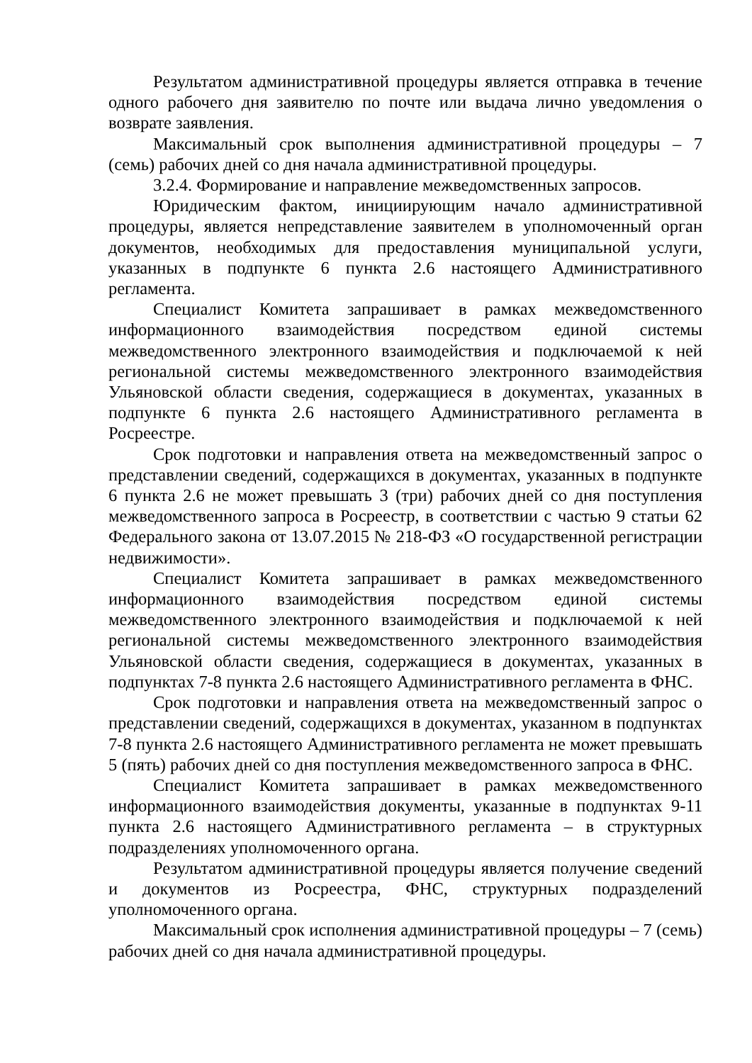Результатом административной процедуры является отправка в течение одного рабочего дня заявителю по почте или выдача лично уведомления о возврате заявления.
Максимальный срок выполнения административной процедуры – 7 (семь) рабочих дней со дня начала административной процедуры.
3.2.4. Формирование и направление межведомственных запросов.
Юридическим фактом, инициирующим начало административной процедуры, является непредставление заявителем в уполномоченный орган документов, необходимых для предоставления муниципальной услуги, указанных в подпункте 6 пункта 2.6 настоящего Административного регламента.
Специалист Комитета запрашивает в рамках межведомственного информационного взаимодействия посредством единой системы межведомственного электронного взаимодействия и подключаемой к ней региональной системы межведомственного электронного взаимодействия Ульяновской области сведения, содержащиеся в документах, указанных в подпункте 6 пункта 2.6 настоящего Административного регламента в Росреестре.
Срок подготовки и направления ответа на межведомственный запрос о представлении сведений, содержащихся в документах, указанных в подпункте 6 пункта 2.6 не может превышать 3 (три) рабочих дней со дня поступления межведомственного запроса в Росреестр, в соответствии с частью 9 статьи 62 Федерального закона от 13.07.2015 № 218-ФЗ «О государственной регистрации недвижимости».
Специалист Комитета запрашивает в рамках межведомственного информационного взаимодействия посредством единой системы межведомственного электронного взаимодействия и подключаемой к ней региональной системы межведомственного электронного взаимодействия Ульяновской области сведения, содержащиеся в документах, указанных в подпунктах 7-8 пункта 2.6 настоящего Административного регламента в ФНС.
Срок подготовки и направления ответа на межведомственный запрос о представлении сведений, содержащихся в документах, указанном в подпунктах 7-8 пункта 2.6 настоящего Административного регламента не может превышать 5 (пять) рабочих дней со дня поступления межведомственного запроса в ФНС.
Специалист Комитета запрашивает в рамках межведомственного информационного взаимодействия документы, указанные в подпунктах 9-11 пункта 2.6 настоящего Административного регламента – в структурных подразделениях уполномоченного органа.
Результатом административной процедуры является получение сведений и документов из Росреестра, ФНС, структурных подразделений уполномоченного органа.
Максимальный срок исполнения административной процедуры – 7 (семь) рабочих дней со дня начала административной процедуры.